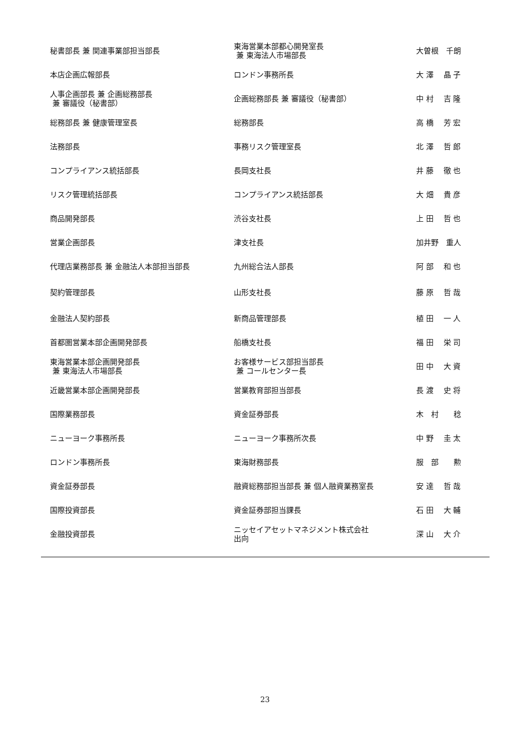| 秘書部長 兼 関連事業部担当部長 | 東海営業本部都心開発室長 兼 東海法人市場部長 | 大曽根 千朗 |
| 本店企画広報部長 | ロンドン事務所長 | 大 澤 晶 子 |
| 人事企画部長 兼 企画総務部長 兼 審議役（秘書部） | 企画総務部長 兼 審議役（秘書部） | 中 村 吉 隆 |
| 総務部長 兼 健康管理室長 | 総務部長 | 高 橋 芳 宏 |
| 法務部長 | 事務リスク管理室長 | 北 澤 哲 郎 |
| コンプライアンス統括部長 | 長岡支社長 | 井 藤 徹 也 |
| リスク管理統括部長 | コンプライアンス統括部長 | 大 畑 貴 彦 |
| 商品開発部長 | 渋谷支社長 | 上 田 哲 也 |
| 営業企画部長 | 津支社長 | 加井野 重人 |
| 代理店業務部長 兼 金融法人本部担当部長 | 九州総合法人部長 | 阿 部 和 也 |
| 契約管理部長 | 山形支社長 | 藤 原 哲 哉 |
| 金融法人契約部長 | 新商品管理部長 | 植 田 一 人 |
| 首都圏営業本部企画開発部長 | 船橋支社長 | 福 田 栄 司 |
| 東海営業本部企画開発部長 兼 東海法人市場部長 | お客様サービス部担当部長 兼 コールセンター長 | 田 中 大 資 |
| 近畿営業本部企画開発部長 | 営業教育部担当部長 | 長 渡 史 将 |
| 国際業務部長 | 資金証券部長 | 木 村 稔 |
| ニューヨーク事務所長 | ニューヨーク事務所次長 | 中 野 圭 太 |
| ロンドン事務所長 | 東海財務部長 | 服 部 勲 |
| 資金証券部長 | 融資総務部担当部長 兼 個人融資業務室長 | 安 達 哲 哉 |
| 国際投資部長 | 資金証券部担当課長 | 石 田 大 輔 |
| 金融投資部長 | ニッセイアセットマネジメント株式会社 出向 | 深 山 大 介 |
23